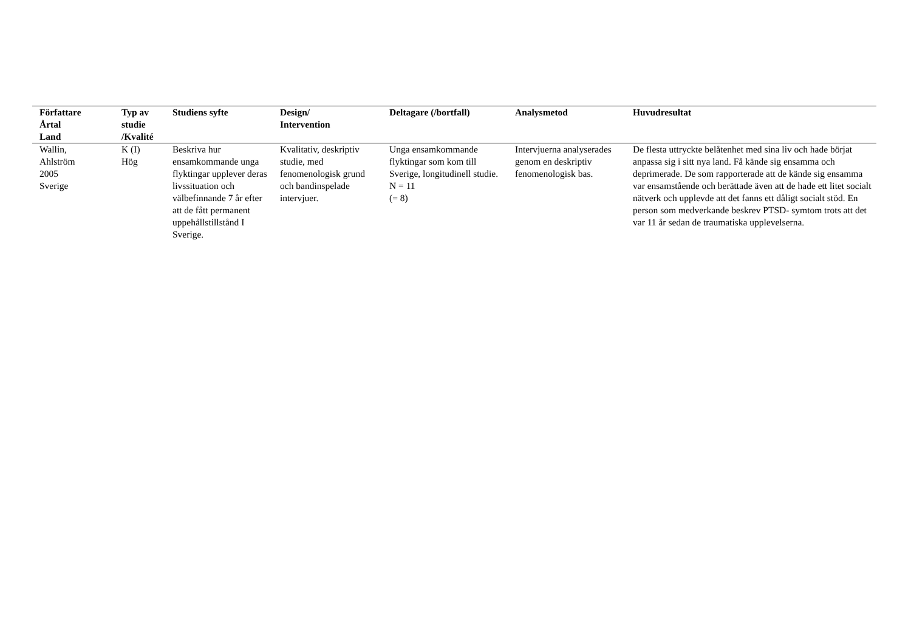| Författare Årtal Land | Typ av studie /Kvalité | Studiens syfte | Design/ Intervention | Deltagare (/bortfall) | Analysmetod | Huvudresultat |
| --- | --- | --- | --- | --- | --- | --- |
| Wallin, Ahlström 2005 Sverige | K (I) Hög | Beskriva hur ensamkommande unga flyktingar upplever deras livssituation och välbefinnande 7 år efter att de fått permanent uppehållstillstånd I Sverige. | Kvalitativ, deskriptiv studie, med fenomenologisk grund och bandinspelade intervjuer. | Unga ensamkommande flyktingar som kom till Sverige, longitudinell studie. N = 11 (= 8) | Intervjuerna analyserades genom en deskriptiv fenomenologisk bas. | De flesta uttryckte belåtenhet med sina liv och hade börjat anpassa sig i sitt nya land. Få kände sig ensamma och deprimerade. De som rapporterade att de kände sig ensamma var ensamstående och berättade även att de hade ett litet socialt nätverk och upplevde att det fanns ett dåligt socialt stöd. En person som medverkande beskrev PTSD- symtom trots att det var 11 år sedan de traumatiska upplevelserna. |